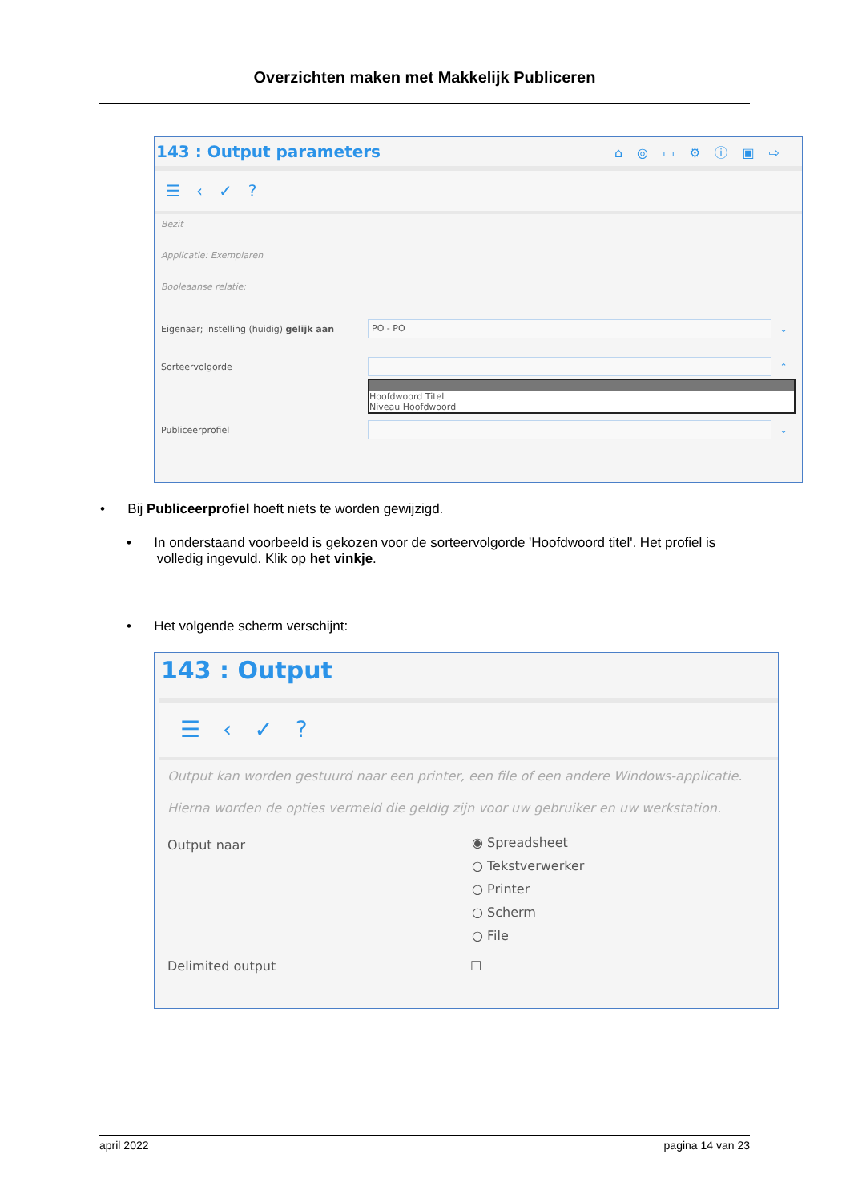Overzichten maken met Makkelijk Publiceren
143 : Output parameters ⌂◎▭⚙ⓘ▣⇨
☰‹✓?
Bezit
Applicatie: Exemplaren
Booleaanse relatie:
Eigenaar; instelling (huidig) gelijk aan
PO - PO
⌄
Sorteervolgorde ⌃
Hoofdwoord Titel
Niveau Hoofdwoord
Publiceerprofiel ⌄
• Bij Publiceerprofiel hoeft niets te worden gewijzigd.
• In onderstaand voorbeeld is gekozen voor de sorteervolgorde 'Hoofdwoord titel'. Het profiel is
volledig ingevuld. Klik op het vinkje.
• Het volgende scherm verschijnt:
143 : Output
☰‹✓?
Output kan worden gestuurd naar een printer, een file of een andere Windows-applicatie.
Hierna worden de opties vermeld die geldig zijn voor uw gebruiker en uw werkstation.
Output naar
◉ Spreadsheet
○ Tekstverwerker
○ Printer
○ Scherm
○ File
Delimited output ☐
april 2022 pagina 14 van 23